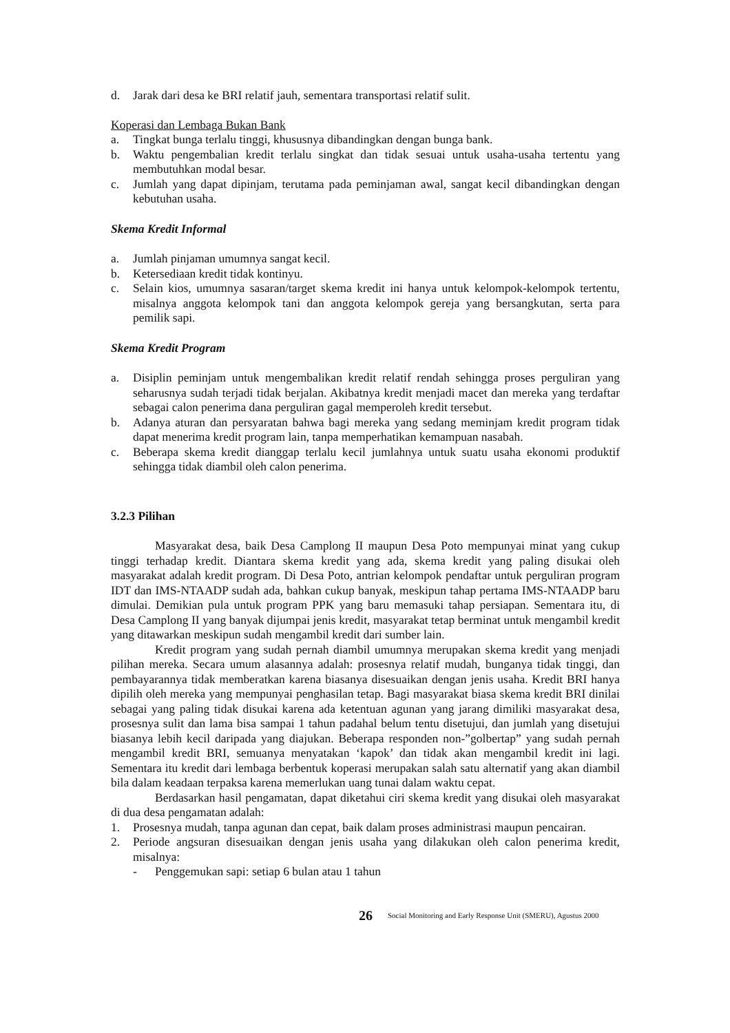d. Jarak dari desa ke BRI relatif jauh, sementara transportasi relatif sulit.
Koperasi dan Lembaga Bukan Bank
a. Tingkat bunga terlalu tinggi, khususnya dibandingkan dengan bunga bank.
b. Waktu pengembalian kredit terlalu singkat dan tidak sesuai untuk usaha-usaha tertentu yang membutuhkan modal besar.
c. Jumlah yang dapat dipinjam, terutama pada peminjaman awal, sangat kecil dibandingkan dengan kebutuhan usaha.
Skema Kredit Informal
a. Jumlah pinjaman umumnya sangat kecil.
b. Ketersediaan kredit tidak kontinyu.
c. Selain kios, umumnya sasaran/target skema kredit ini hanya untuk kelompok-kelompok tertentu, misalnya anggota kelompok tani dan anggota kelompok gereja yang bersangkutan, serta para pemilik sapi.
Skema Kredit Program
a. Disiplin peminjam untuk mengembalikan kredit relatif rendah sehingga proses perguliran yang seharusnya sudah terjadi tidak berjalan. Akibatnya kredit menjadi macet dan mereka yang terdaftar sebagai calon penerima dana perguliran gagal memperoleh kredit tersebut.
b. Adanya aturan dan persyaratan bahwa bagi mereka yang sedang meminjam kredit program tidak dapat menerima kredit program lain, tanpa memperhatikan kemampuan nasabah.
c. Beberapa skema kredit dianggap terlalu kecil jumlahnya untuk suatu usaha ekonomi produktif sehingga tidak diambil oleh calon penerima.
3.2.3 Pilihan
Masyarakat desa, baik Desa Camplong II maupun Desa Poto mempunyai minat yang cukup tinggi terhadap kredit. Diantara skema kredit yang ada, skema kredit yang paling disukai oleh masyarakat adalah kredit program. Di Desa Poto, antrian kelompok pendaftar untuk perguliran program IDT dan IMS-NTAADP sudah ada, bahkan cukup banyak, meskipun tahap pertama IMS-NTAADP baru dimulai. Demikian pula untuk program PPK yang baru memasuki tahap persiapan. Sementara itu, di Desa Camplong II yang banyak dijumpai jenis kredit, masyarakat tetap berminat untuk mengambil kredit yang ditawarkan meskipun sudah mengambil kredit dari sumber lain.
Kredit program yang sudah pernah diambil umumnya merupakan skema kredit yang menjadi pilihan mereka. Secara umum alasannya adalah: prosesnya relatif mudah, bunganya tidak tinggi, dan pembayarannya tidak memberatkan karena biasanya disesuaikan dengan jenis usaha. Kredit BRI hanya dipilih oleh mereka yang mempunyai penghasilan tetap. Bagi masyarakat biasa skema kredit BRI dinilai sebagai yang paling tidak disukai karena ada ketentuan agunan yang jarang dimiliki masyarakat desa, prosesnya sulit dan lama bisa sampai 1 tahun padahal belum tentu disetujui, dan jumlah yang disetujui biasanya lebih kecil daripada yang diajukan. Beberapa responden non-”golbertap” yang sudah pernah mengambil kredit BRI, semuanya menyatakan ‘kapok’ dan tidak akan mengambil kredit ini lagi. Sementara itu kredit dari lembaga berbentuk koperasi merupakan salah satu alternatif yang akan diambil bila dalam keadaan terpaksa karena memerlukan uang tunai dalam waktu cepat.
Berdasarkan hasil pengamatan, dapat diketahui ciri skema kredit yang disukai oleh masyarakat di dua desa pengamatan adalah:
1. Prosesnya mudah, tanpa agunan dan cepat, baik dalam proses administrasi maupun pencairan.
2. Periode angsuran disesuaikan dengan jenis usaha yang dilakukan oleh calon penerima kredit, misalnya:
- Penggemukan sapi: setiap 6 bulan atau 1 tahun
26 Social Monitoring and Early Response Unit (SMERU), Agustus 2000